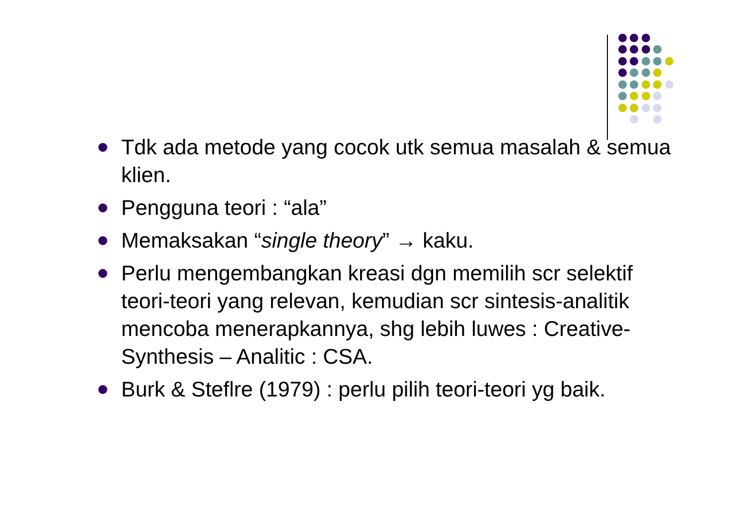Tdk ada metode yang cocok utk semua masalah & semua klien.
Pengguna teori : “ala”
Memaksakan “single theory” → kaku.
Perlu mengembangkan kreasi dgn memilih scr selektif teori-teori yang relevan, kemudian scr sintesis-analitik mencoba menerapkannya, shg lebih luwes : Creative-Synthesis – Analitic : CSA.
Burk & Steflre (1979) : perlu pilih teori-teori yg baik.